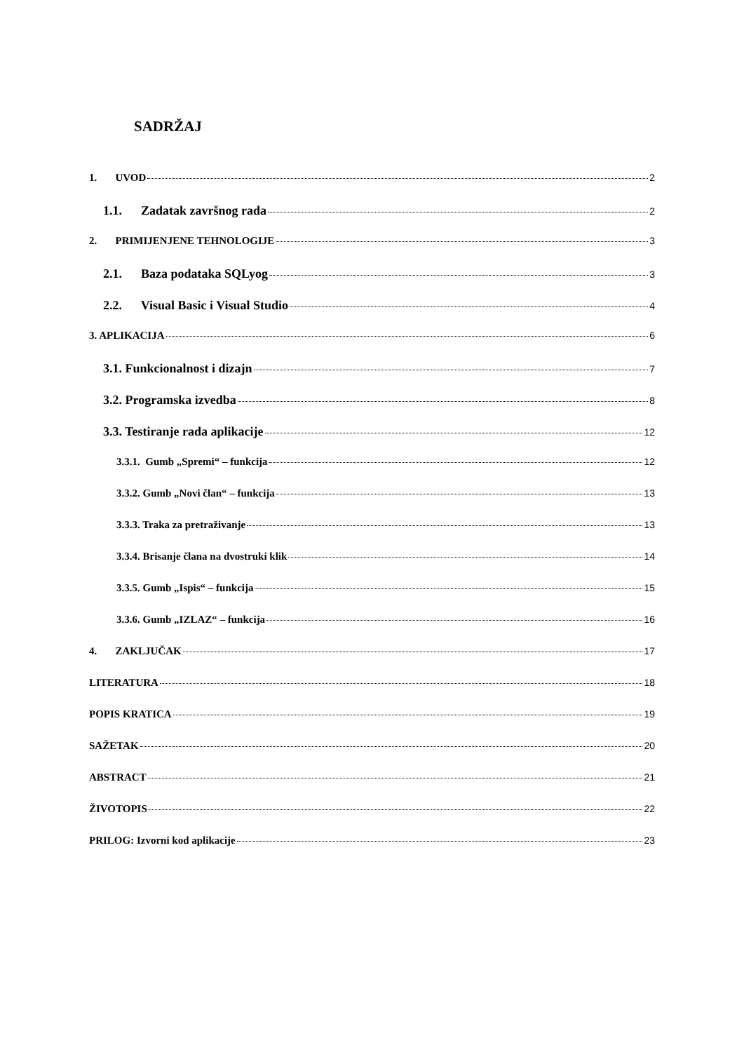SADRŽAJ
1. UVOD 2
1.1. Zadatak završnog rada 2
2. PRIMIJENJENE TEHNOLOGIJE 3
2.1. Baza podataka SQLyog 3
2.2. Visual Basic i Visual Studio 4
3. APLIKACIJA 6
3.1. Funkcionalnost i dizajn 7
3.2. Programska izvedba 8
3.3. Testiranje rada aplikacije 12
3.3.1. Gumb „Spremi“ – funkcija 12
3.3.2. Gumb „Novi član“ – funkcija 13
3.3.3. Traka za pretraživanje 13
3.3.4. Brisanje člana na dvostruki klik 14
3.3.5. Gumb „Ispis“ – funkcija 15
3.3.6. Gumb „IZLAZ“ – funkcija 16
4. ZAKLJUČAK 17
LITERATURA 18
POPIS KRATICA 19
SAŽETAK 20
ABSTRACT 21
ŽIVOTOPIS 22
PRILOG: Izvorni kod aplikacije 23